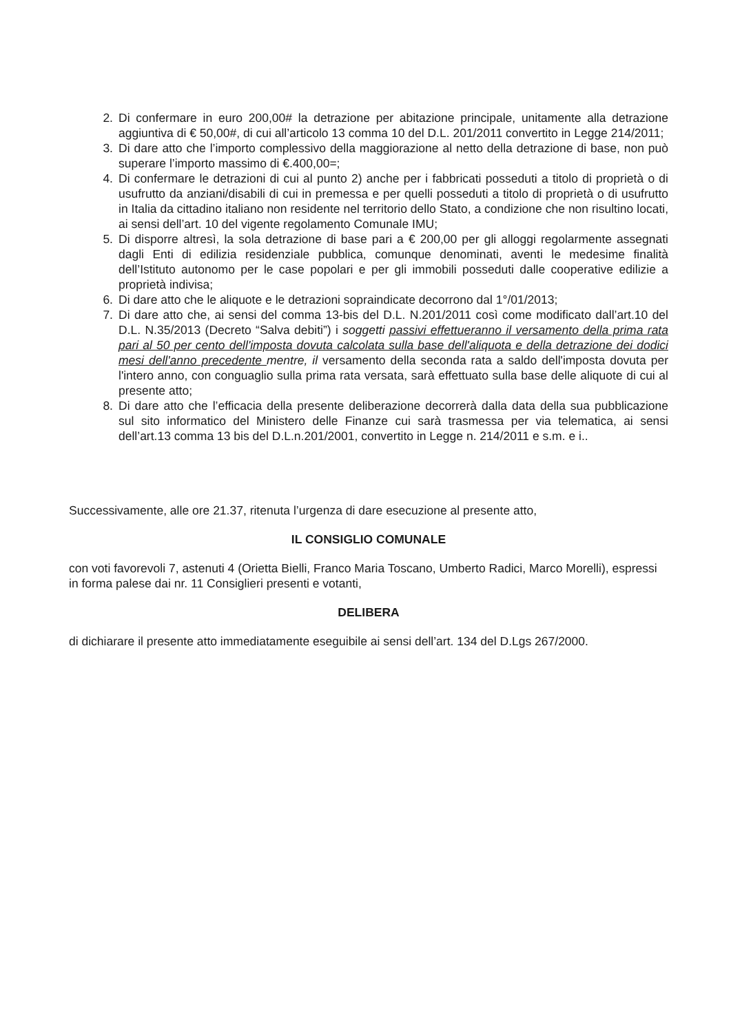2. Di confermare in euro 200,00# la detrazione per abitazione principale, unitamente alla detrazione aggiuntiva di € 50,00#, di cui all’articolo 13 comma 10 del D.L. 201/2011 convertito in Legge 214/2011;
3. Di dare atto che l’importo complessivo della maggiorazione al netto della detrazione di base, non può superare l’importo massimo di €.400,00=;
4. Di confermare le detrazioni di cui al punto 2) anche per i fabbricati posseduti a titolo di proprietà o di usufrutto da anziani/disabili di cui in premessa e per quelli posseduti a titolo di proprietà o di usufrutto in Italia da cittadino italiano non residente nel territorio dello Stato, a condizione che non risultino locati, ai sensi dell’art. 10 del vigente regolamento Comunale IMU;
5. Di disporre altresì, la sola detrazione di base pari a € 200,00 per gli alloggi regolarmente assegnati dagli Enti di edilizia residenziale pubblica, comunque denominati, aventi le medesime finalità dell’Istituto autonomo per le case popolari e per gli immobili posseduti dalle cooperative edilizie a proprietà indivisa;
6. Di dare atto che le aliquote e le detrazioni sopraindicate decorrono dal 1°/01/2013;
7. Di dare atto che, ai sensi del comma 13-bis del D.L. N.201/2011 così come modificato dall’art.10 del D.L. N.35/2013 (Decreto “Salva debiti”) i soggetti passivi effettueranno il versamento della prima rata pari al 50 per cento dell'imposta dovuta calcolata sulla base dell'aliquota e della detrazione dei dodici mesi dell'anno precedente mentre, il versamento della seconda rata a saldo dell'imposta dovuta per l'intero anno, con conguaglio sulla prima rata versata, sarà effettuato sulla base delle aliquote di cui al presente atto;
8. Di dare atto che l’efficacia della presente deliberazione decorrerà dalla data della sua pubblicazione sul sito informatico del Ministero delle Finanze cui sarà trasmessa per via telematica, ai sensi dell’art.13 comma 13 bis del D.L.n.201/2001, convertito in Legge n. 214/2011 e s.m. e i..
Successivamente, alle ore 21.37, ritenuta l’urgenza di dare esecuzione al presente atto,
IL CONSIGLIO COMUNALE
con voti favorevoli 7, astenuti 4 (Orietta Bielli, Franco Maria Toscano, Umberto Radici, Marco Morelli), espressi in forma palese dai nr. 11 Consiglieri presenti e votanti,
DELIBERA
di dichiarare il presente atto immediatamente eseguibile ai sensi dell’art. 134 del D.Lgs 267/2000.